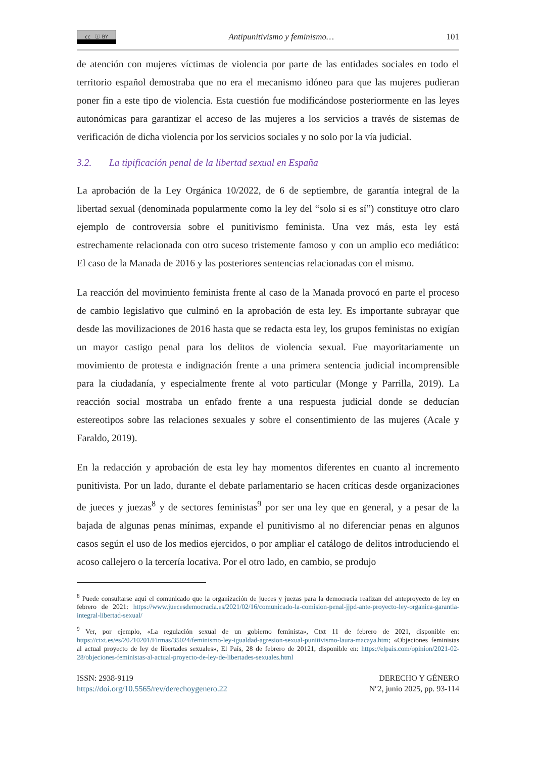cc ⓘ BY
Antipunitivismo y feminismo… 101
de atención con mujeres víctimas de violencia por parte de las entidades sociales en todo el territorio español demostraba que no era el mecanismo idóneo para que las mujeres pudieran poner fin a este tipo de violencia. Esta cuestión fue modificándose posteriormente en las leyes autonómicas para garantizar el acceso de las mujeres a los servicios a través de sistemas de verificación de dicha violencia por los servicios sociales y no solo por la vía judicial.
3.2. La tipificación penal de la libertad sexual en España
La aprobación de la Ley Orgánica 10/2022, de 6 de septiembre, de garantía integral de la libertad sexual (denominada popularmente como la ley del “solo si es sí”) constituye otro claro ejemplo de controversia sobre el punitivismo feminista. Una vez más, esta ley está estrechamente relacionada con otro suceso tristemente famoso y con un amplio eco mediático: El caso de la Manada de 2016 y las posteriores sentencias relacionadas con el mismo.
La reacción del movimiento feminista frente al caso de la Manada provocó en parte el proceso de cambio legislativo que culminó en la aprobación de esta ley. Es importante subrayar que desde las movilizaciones de 2016 hasta que se redacta esta ley, los grupos feministas no exigían un mayor castigo penal para los delitos de violencia sexual. Fue mayoritariamente un movimiento de protesta e indignación frente a una primera sentencia judicial incomprensible para la ciudadanía, y especialmente frente al voto particular (Monge y Parrilla, 2019). La reacción social mostraba un enfado frente a una respuesta judicial donde se deducían estereotipos sobre las relaciones sexuales y sobre el consentimiento de las mujeres (Acale y Faraldo, 2019).
En la redacción y aprobación de esta ley hay momentos diferentes en cuanto al incremento punitivista. Por un lado, durante el debate parlamentario se hacen críticas desde organizaciones de jueces y juezas<sup>8</sup> y de sectores feministas<sup>9</sup> por ser una ley que en general, y a pesar de la bajada de algunas penas mínimas, expande el punitivismo al no diferenciar penas en algunos casos según el uso de los medios ejercidos, o por ampliar el catálogo de delitos introduciendo el acoso callejero o la tercería locativa. Por el otro lado, en cambio, se produjo
<sup>8</sup> Puede consultarse aquí el comunicado que la organización de jueces y juezas para la democracia realizan del anteproyecto de ley en febrero de 2021: https://www.juecesdemocracia.es/2021/02/16/comunicado-la-comision-penal-jjpd-ante-proyecto-ley-organica-garantia-integral-libertad-sexual/
<sup>9</sup> Ver, por ejemplo, «La regulación sexual de un gobierno feminista», Ctxt 11 de febrero de 2021, disponible en: https://ctxt.es/es/20210201/Firmas/35024/feminismo-ley-igualdad-agresion-sexual-punitivismo-laura-macaya.htm; «Objeciones feministas al actual proyecto de ley de libertades sexuales», El País, 28 de febrero de 20121, disponible en: https://elpais.com/opinion/2021-02-28/objeciones-feministas-al-actual-proyecto-de-ley-de-libertades-sexuales.html
ISSN: 2938-9119
https://doi.org/10.5565/rev/derechoygenero.22
DERECHO Y GÉNERO
Nº2, junio 2025, pp. 93-114